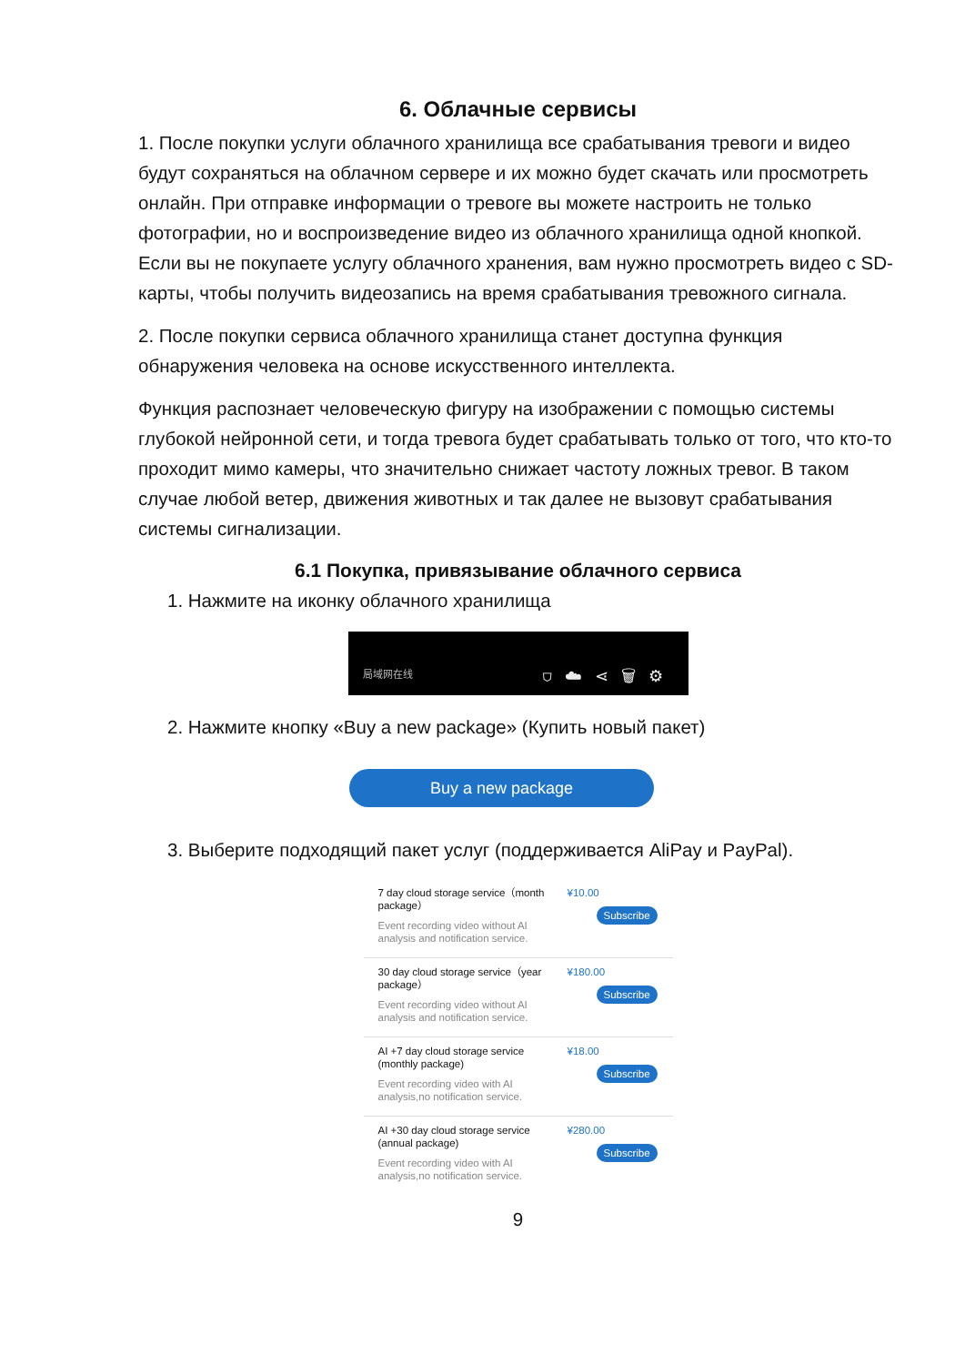6. Облачные сервисы
1. После покупки услуги облачного хранилища все срабатывания тревоги и видео будут сохраняться на облачном сервере и их можно будет скачать или просмотреть онлайн. При отправке информации о тревоге вы можете настроить не только фотографии, но и воспроизведение видео из облачного хранилища одной кнопкой. Если вы не покупаете услугу облачного хранения, вам нужно просмотреть видео с SD-карты, чтобы получить видеозапись на время срабатывания тревожного сигнала.
2. После покупки сервиса облачного хранилища станет доступна функция обнаружения человека на основе искусственного интеллекта.
Функция распознает человеческую фигуру на изображении с помощью системы глубокой нейронной сети, и тогда тревога будет срабатывать только от того, что кто-то проходит мимо камеры, что значительно снижает частоту ложных тревог. В таком случае любой ветер, движения животных и так далее не вызовут срабатывания системы сигнализации.
6.1 Покупка, привязывание облачного сервиса
1. Нажмите на иконку облачного хранилища
局域网在线 ⛉☁⋖🗑⚙
2. Нажмите кнопку «Buy a new package» (Купить новый пакет)
Buy a new package
3. Выберите подходящий пакет услуг (поддерживается AliPay и PayPal).
7 day cloud storage service（month package）
Event recording video without AI analysis and notification service.
¥10.00
Subscribe
30 day cloud storage service（year package）
Event recording video without AI analysis and notification service.
¥180.00
Subscribe
AI +7 day cloud storage service (monthly package)
Event recording video with AI analysis,no notification service.
¥18.00
Subscribe
AI +30 day cloud storage service (annual package)
Event recording video with AI analysis,no notification service.
¥280.00
Subscribe
9